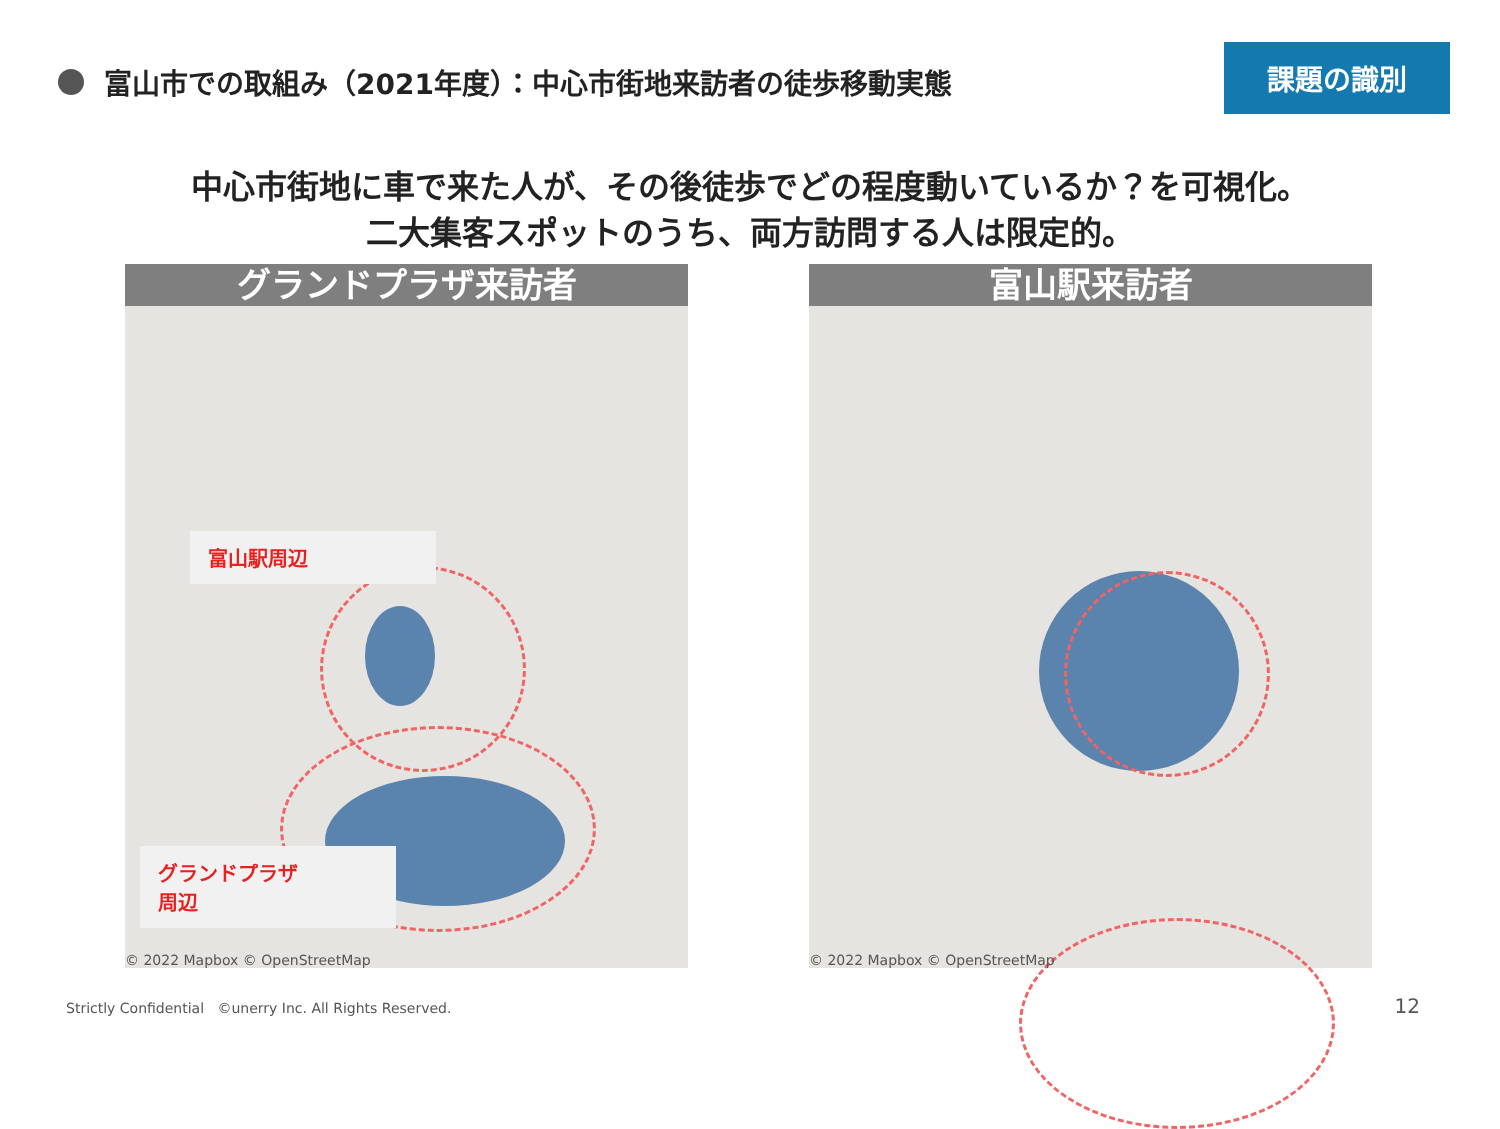富山市での取組み（2021年度）：中心市街地来訪者の徒歩移動実態
課題の識別
中心市街地に車で来た人が、その後徒歩でどの程度動いているか？を可視化。
二大集客スポットのうち、両方訪問する人は限定的。
グランドプラザ来訪者
富山駅周辺
グランドプラザ
周辺
© 2022 Mapbox © OpenStreetMap
富山駅来訪者
© 2022 Mapbox © OpenStreetMap
Strictly Confidential ©unerry Inc. All Rights Reserved.
12